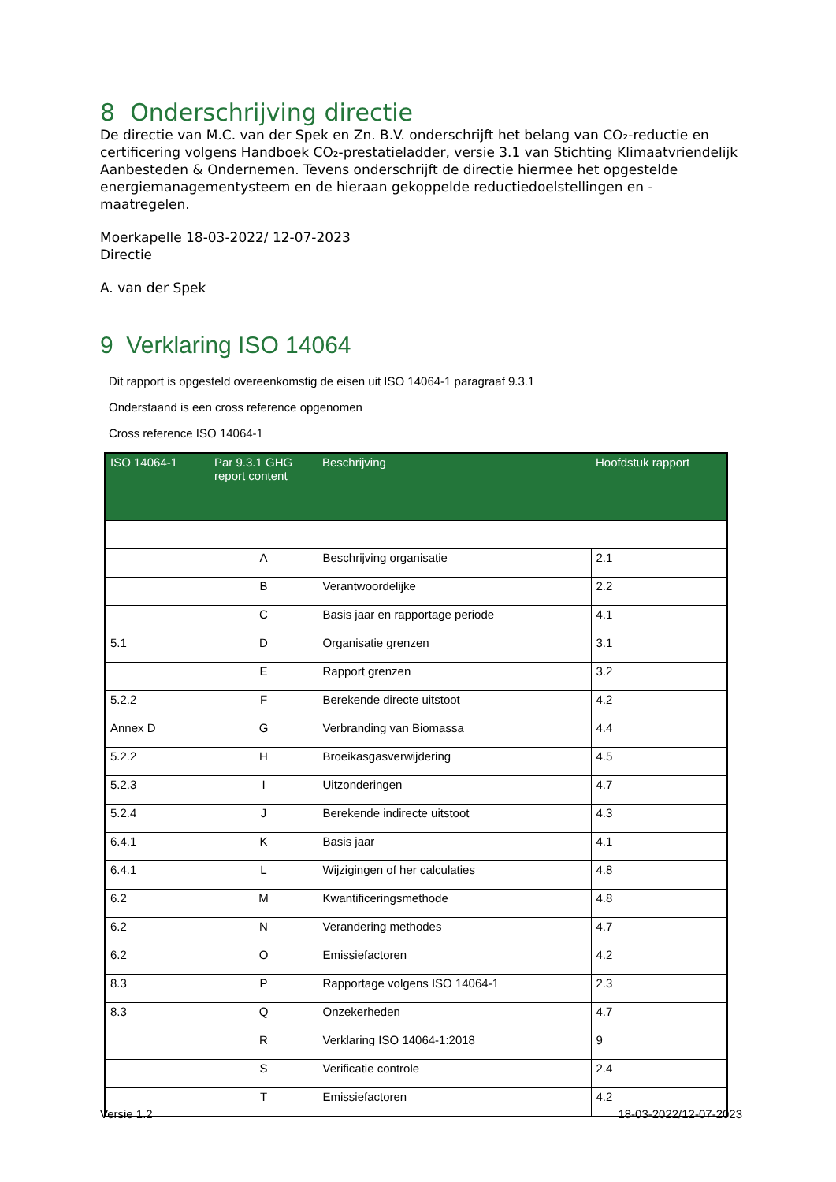8 Onderschrijving directie
De directie van M.C. van der Spek en Zn. B.V. onderschrijft het belang van CO₂-reductie en certificering volgens Handboek CO₂-prestatieladder, versie 3.1 van Stichting Klimaatvriendelijk Aanbesteden & Ondernemen. Tevens onderschrijft de directie hiermee het opgestelde energiemanagementysteem en de hieraan gekoppelde reductiedoelstellingen en -maatregelen.
Moerkapelle 18-03-2022/ 12-07-2023
Directie
A. van der Spek
9 Verklaring ISO 14064
Dit rapport is opgesteld overeenkomstig de eisen uit ISO 14064-1 paragraaf 9.3.1
Onderstaand is een cross reference opgenomen
Cross reference ISO 14064-1
| ISO 14064-1 | Par 9.3.1 GHG report content | Beschrijving | Hoofdstuk rapport |
| --- | --- | --- | --- |
| | A | Beschrijving organisatie | 2.1 |
| | B | Verantwoordelijke | 2.2 |
| | C | Basis jaar en rapportage periode | 4.1 |
| 5.1 | D | Organisatie grenzen | 3.1 |
| | E | Rapport grenzen | 3.2 |
| 5.2.2 | F | Berekende directe uitstoot | 4.2 |
| Annex D | G | Verbranding van Biomassa | 4.4 |
| 5.2.2 | H | Broeikasgasverwijdering | 4.5 |
| 5.2.3 | I | Uitzonderingen | 4.7 |
| 5.2.4 | J | Berekende indirecte uitstoot | 4.3 |
| 6.4.1 | K | Basis jaar | 4.1 |
| 6.4.1 | L | Wijzigingen of her calculaties | 4.8 |
| 6.2 | M | Kwantificeringsmethode | 4.8 |
| 6.2 | N | Verandering methodes | 4.7 |
| 6.2 | O | Emissiefactoren | 4.2 |
| 8.3 | P | Rapportage volgens ISO 14064-1 | 2.3 |
| 8.3 | Q | Onzekerheden | 4.7 |
| | R | Verklaring ISO 14064-1:2018 | 9 |
| | S | Verificatie controle | 2.4 |
| | T | Emissiefactoren | 4.2 |
Versie 1.2 18-03-2022/12-07-2023